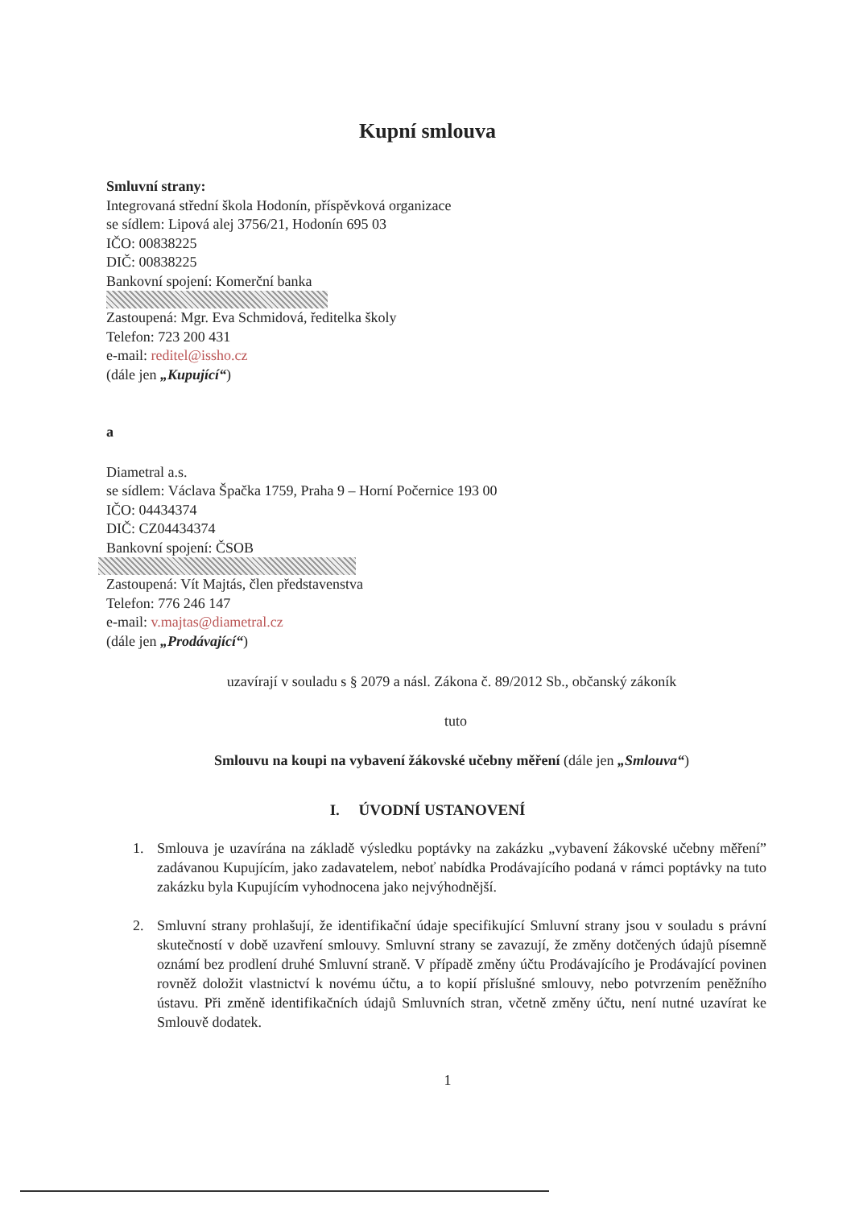Kupní smlouva
Smluvní strany:
Integrovaná střední škola Hodonín, příspěvková organizace
se sídlem: Lipová alej 3756/21, Hodonín 695 03
IČO: 00838225
DIČ: 00838225
Bankovní spojení: Komerční banka
Zastoupená: Mgr. Eva Schmidová, ředitelka školy
Telefon: 723 200 431
e-mail: reditel@issho.cz
(dále jen „Kupující“)
a
Diametral a.s.
se sídlem: Václava Špačka 1759, Praha 9 – Horní Počernice 193 00
IČO: 04434374
DIČ: CZ04434374
Bankovní spojení: ČSOB
Zastoupená: Vít Majtás, člen představenstva
Telefon: 776 246 147
e-mail: v.majtas@diametral.cz
(dále jen „Prodávající“)
uzavírají v souladu s § 2079 a násl. Zákona č. 89/2012 Sb., občanský zákoník
tuto
Smlouvu na koupi na vybavení žákovské učebny měření (dále jen „Smlouva“)
I. ÚVODNÍ USTANOVENÍ
1. Smlouva je uzavírána na základě výsledku poptávky na zakázku „vybavení žákovské učebny měření” zadávanou Kupujícím, jako zadavatelem, neboť nabídka Prodávajícího podaná v rámci poptávky na tuto zakázku byla Kupujícím vyhodnocena jako nejvýhodnější.
2. Smluvní strany prohlašují, že identifikační údaje specifikující Smluvní strany jsou v souladu s právní skutečností v době uzavření smlouvy. Smluvní strany se zavazují, že změny dotčených údajů písemně oznámí bez prodlení druhé Smluvní straně. V případě změny účtu Prodávajícího je Prodávající povinen rovněž doložit vlastnictví k novému účtu, a to kopií příslušné smlouvy, nebo potvrzením peněžního ústavu. Při změně identifikačních údajů Smluvních stran, včetně změny účtu, není nutné uzavírat ke Smlouvě dodatek.
1